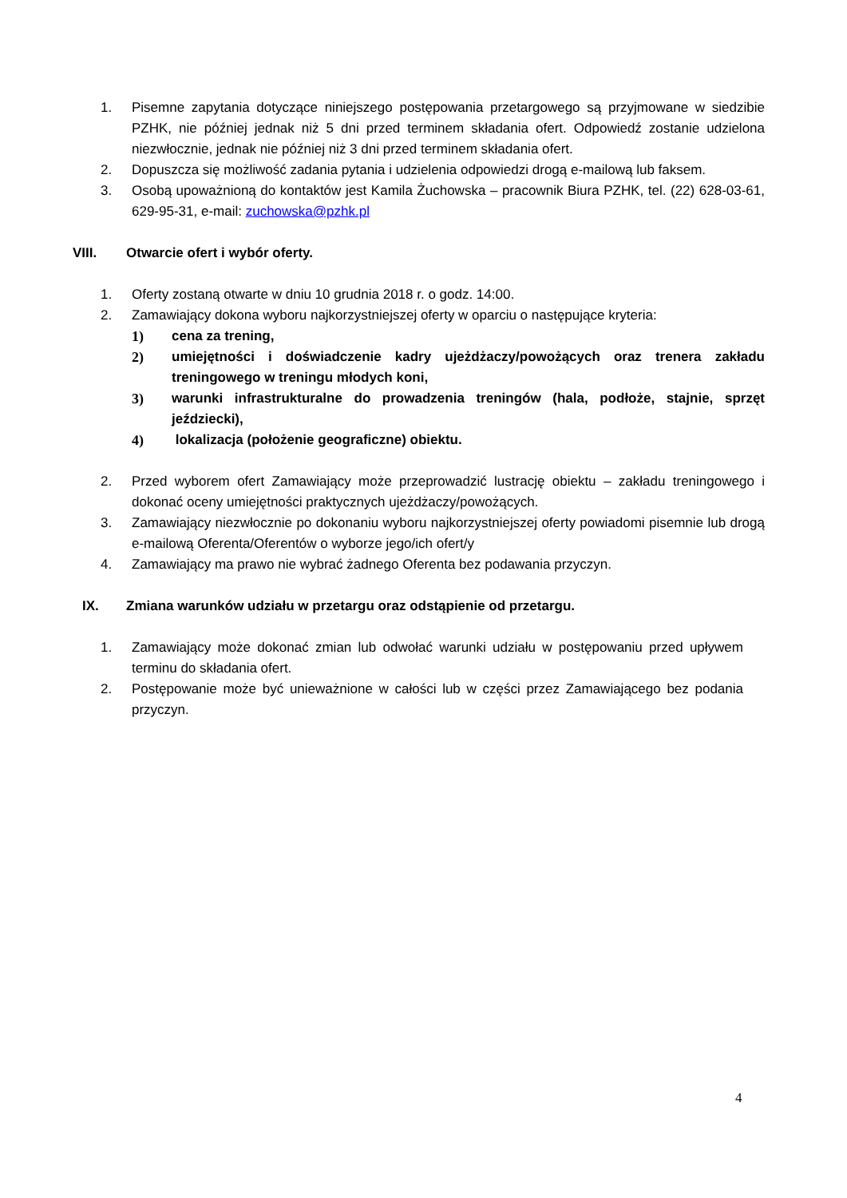1. Pisemne zapytania dotyczące niniejszego postępowania przetargowego są przyjmowane w siedzibie PZHK, nie później jednak niż 5 dni przed terminem składania ofert. Odpowiedź zostanie udzielona niezwłocznie, jednak nie później niż 3 dni przed terminem składania ofert.
2. Dopuszcza się możliwość zadania pytania i udzielenia odpowiedzi drogą e-mailową lub faksem.
3. Osobą upoważnioną do kontaktów jest Kamila Żuchowska – pracownik Biura PZHK, tel. (22) 628-03-61, 629-95-31, e-mail: zuchowska@pzhk.pl
VIII. Otwarcie ofert i wybór oferty.
1. Oferty zostaną otwarte w dniu 10 grudnia 2018 r. o godz. 14:00.
2. Zamawiający dokona wyboru najkorzystniejszej oferty w oparciu o następujące kryteria:
1) cena za trening,
2) umiejętności i doświadczenie kadry ujeżdżaczy/powożących oraz trenera zakładu treningowego w treningu młodych koni,
3) warunki infrastrukturalne do prowadzenia treningów (hala, podłoże, stajnie, sprzęt jeździecki),
4) lokalizacja (położenie geograficzne) obiektu.
2. Przed wyborem ofert Zamawiający może przeprowadzić lustrację obiektu – zakładu treningowego i dokonać oceny umiejętności praktycznych ujeżdżaczy/powożących.
3. Zamawiający niezwłocznie po dokonaniu wyboru najkorzystniejszej oferty powiadomi pisemnie lub drogą e-mailową Oferenta/Oferentów o wyborze jego/ich ofert/y
4. Zamawiający ma prawo nie wybrać żadnego Oferenta bez podawania przyczyn.
IX. Zmiana warunków udziału w przetargu oraz odstąpienie od przetargu.
1. Zamawiający może dokonać zmian lub odwołać warunki udziału w postępowaniu przed upływem terminu do składania ofert.
2. Postępowanie może być unieważnione w całości lub w części przez Zamawiającego bez podania przyczyn.
4